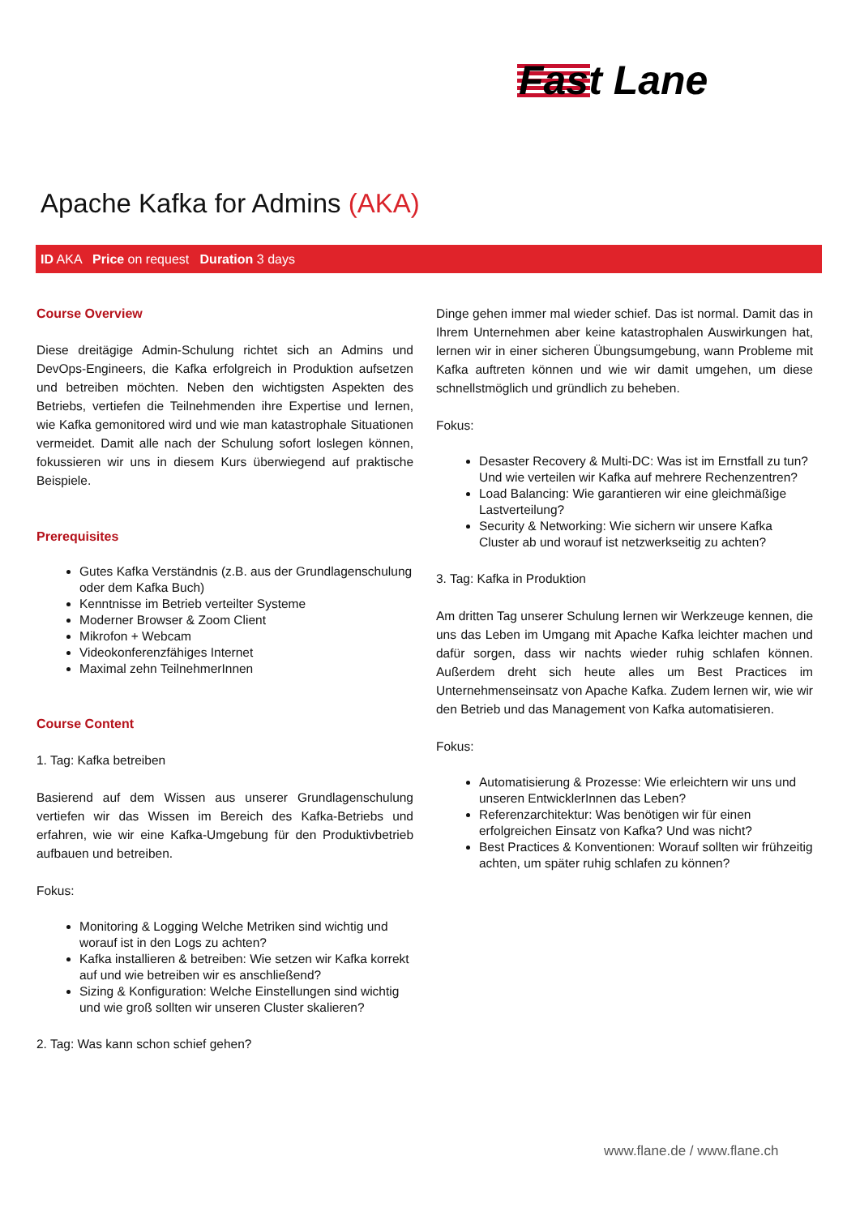Fast Lane
Apache Kafka for Admins (AKA)
ID AKA Price on request Duration 3 days
Course Overview
Diese dreitägige Admin-Schulung richtet sich an Admins und DevOps-Engineers, die Kafka erfolgreich in Produktion aufsetzen und betreiben möchten. Neben den wichtigsten Aspekten des Betriebs, vertiefen die Teilnehmenden ihre Expertise und lernen, wie Kafka gemonitored wird und wie man katastrophale Situationen vermeidet. Damit alle nach der Schulung sofort loslegen können, fokussieren wir uns in diesem Kurs überwiegend auf praktische Beispiele.
Prerequisites
Gutes Kafka Verständnis (z.B. aus der Grundlagenschulung oder dem Kafka Buch)
Kenntnisse im Betrieb verteilter Systeme
Moderner Browser & Zoom Client
Mikrofon + Webcam
Videokonferenzfähiges Internet
Maximal zehn TeilnehmerInnen
Course Content
1. Tag: Kafka betreiben
Basierend auf dem Wissen aus unserer Grundlagenschulung vertiefen wir das Wissen im Bereich des Kafka-Betriebs und erfahren, wie wir eine Kafka-Umgebung für den Produktivbetrieb aufbauen und betreiben.
Fokus:
Monitoring & Logging Welche Metriken sind wichtig und worauf ist in den Logs zu achten?
Kafka installieren & betreiben: Wie setzen wir Kafka korrekt auf und wie betreiben wir es anschließend?
Sizing & Konfiguration: Welche Einstellungen sind wichtig und wie groß sollten wir unseren Cluster skalieren?
2. Tag: Was kann schon schief gehen?
Dinge gehen immer mal wieder schief. Das ist normal. Damit das in Ihrem Unternehmen aber keine katastrophalen Auswirkungen hat, lernen wir in einer sicheren Übungsumgebung, wann Probleme mit Kafka auftreten können und wie wir damit umgehen, um diese schnellstmöglich und gründlich zu beheben.
Fokus:
Desaster Recovery & Multi-DC: Was ist im Ernstfall zu tun? Und wie verteilen wir Kafka auf mehrere Rechenzentren?
Load Balancing: Wie garantieren wir eine gleichmäßige Lastverteilung?
Security & Networking: Wie sichern wir unsere Kafka Cluster ab und worauf ist netzwerkseitig zu achten?
3. Tag: Kafka in Produktion
Am dritten Tag unserer Schulung lernen wir Werkzeuge kennen, die uns das Leben im Umgang mit Apache Kafka leichter machen und dafür sorgen, dass wir nachts wieder ruhig schlafen können. Außerdem dreht sich heute alles um Best Practices im Unternehmenseinsatz von Apache Kafka. Zudem lernen wir, wie wir den Betrieb und das Management von Kafka automatisieren.
Fokus:
Automatisierung & Prozesse: Wie erleichtern wir uns und unseren EntwicklerInnen das Leben?
Referenzarchitektur: Was benötigen wir für einen erfolgreichen Einsatz von Kafka? Und was nicht?
Best Practices & Konventionen: Worauf sollten wir frühzeitig achten, um später ruhig schlafen zu können?
www.flane.de / www.flane.ch